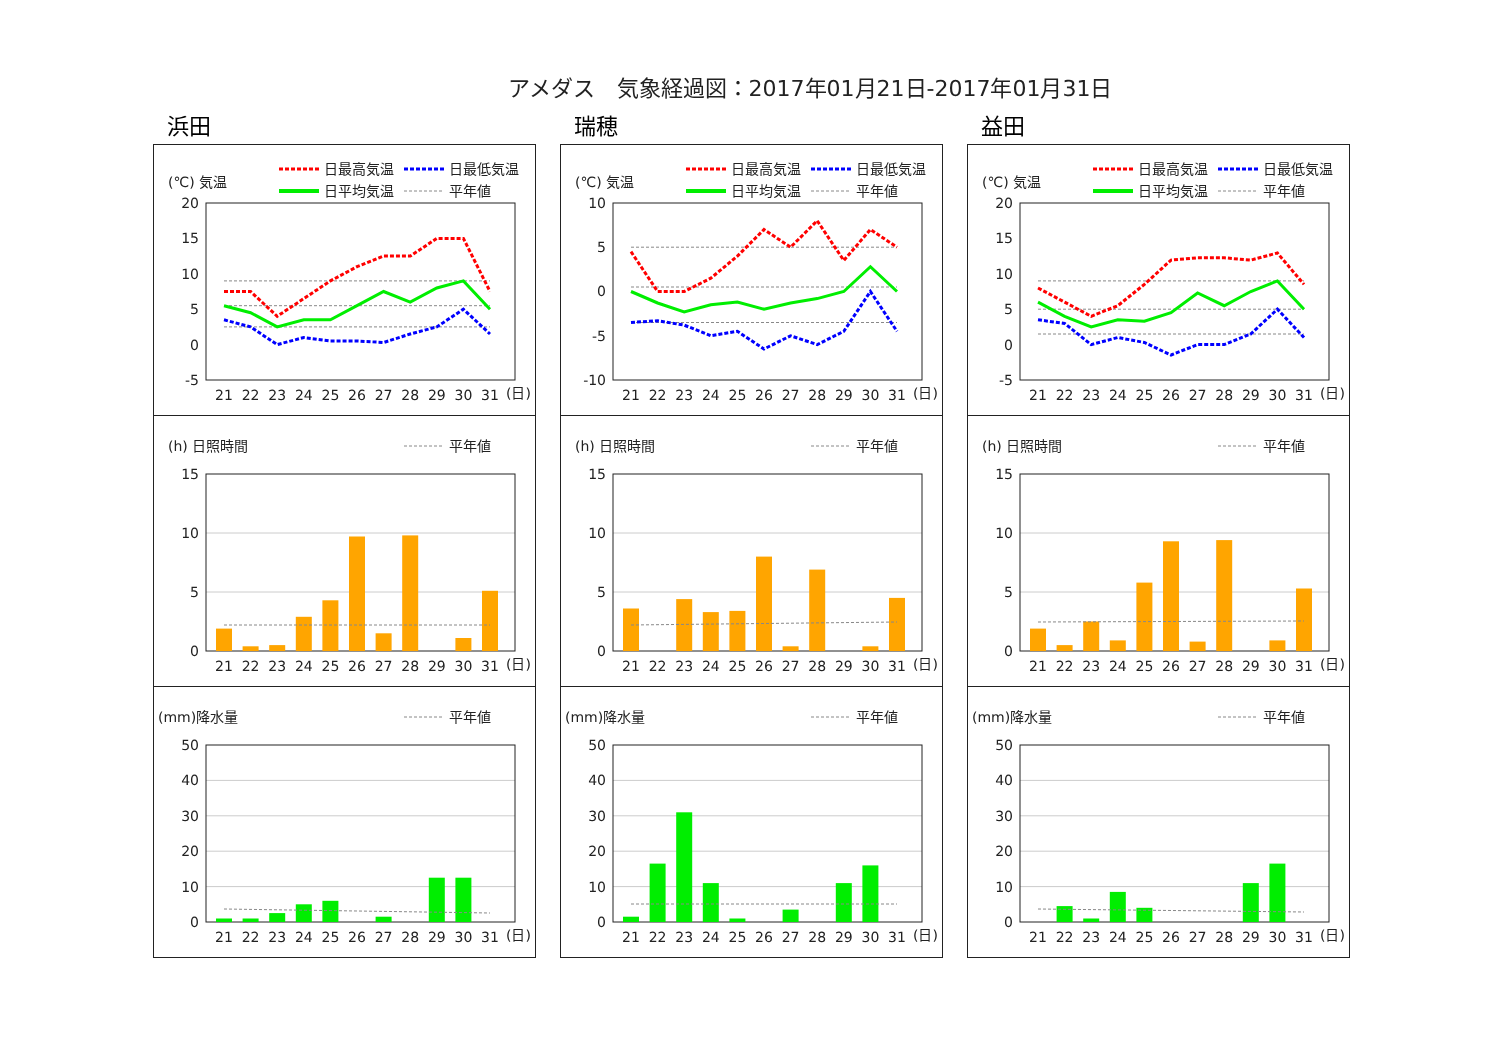アメダス　気象経過図：2017年01月21日-2017年01月31日
浜田
(℃) 気温
日最高気温
日最低気温
日平均気温
平年値
20
15
10
5
0
-5
21
22
23
24
25
26
27
28
29
30
31
(日)
(h) 日照時間
平年値
15
10
5
0
21
22
23
24
25
26
27
28
29
30
31
(日)
(mm)降水量
平年値
50
40
30
20
10
0
21
22
23
24
25
26
27
28
29
30
31
(日)
瑞穂
(℃) 気温
日最高気温
日最低気温
日平均気温
平年値
10
5
0
-5
-10
21
22
23
24
25
26
27
28
29
30
31
(日)
(h) 日照時間
平年値
15
10
5
0
21
22
23
24
25
26
27
28
29
30
31
(日)
(mm)降水量
平年値
50
40
30
20
10
0
21
22
23
24
25
26
27
28
29
30
31
(日)
益田
(℃) 気温
日最高気温
日最低気温
日平均気温
平年値
20
15
10
5
0
-5
21
22
23
24
25
26
27
28
29
30
31
(日)
(h) 日照時間
平年値
15
10
5
0
21
22
23
24
25
26
27
28
29
30
31
(日)
(mm)降水量
平年値
50
40
30
20
10
0
21
22
23
24
25
26
27
28
29
30
31
(日)